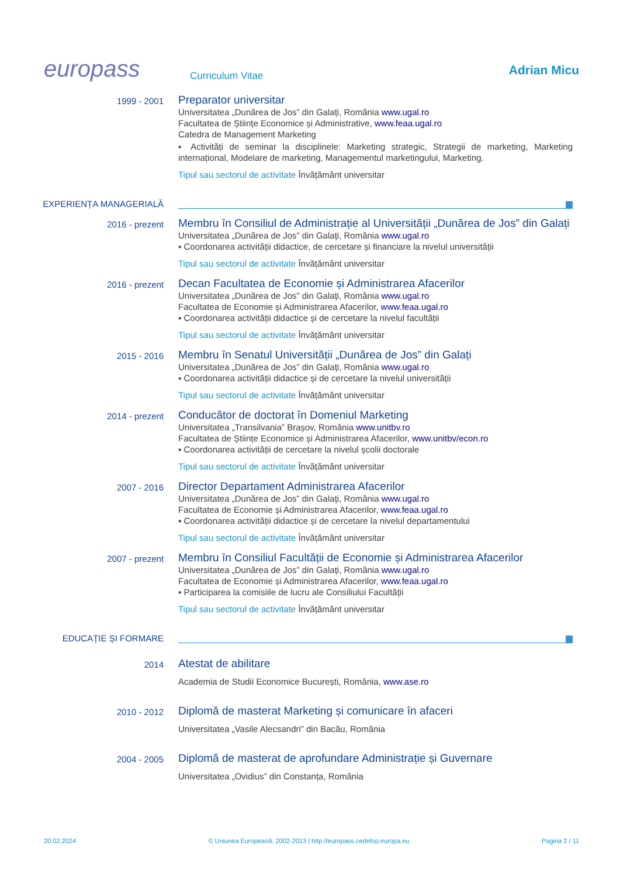europass
Curriculum Vitae
Adrian Micu
1999 - 2001
Preparator universitar
Universitatea „Dunărea de Jos” din Galați, România www.ugal.ro
Facultatea de Științe Economice și Administrative, www.feaa.ugal.ro
Catedra de Management Marketing
▪ Activități de seminar la disciplinele: Marketing strategic, Strategii de marketing, Marketing internațional, Modelare de marketing, Managementul marketingului, Marketing.
Tipul sau sectorul de activitate Învățământ universitar
EXPERIENȚA MANAGERIALĂ
2016 - prezent
Membru în Consiliul de Administrație al Universității „Dunărea de Jos” din Galați
Universitatea „Dunărea de Jos” din Galați, România www.ugal.ro
▪ Coordonarea activității didactice, de cercetare și financiare la nivelul universității
Tipul sau sectorul de activitate Învățământ universitar
2016 - prezent
Decan Facultatea de Economie și Administrarea Afacerilor
Universitatea „Dunărea de Jos” din Galați, România www.ugal.ro
Facultatea de Economie și Administrarea Afacerilor, www.feaa.ugal.ro
▪ Coordonarea activității didactice și de cercetare la nivelul facultății
Tipul sau sectorul de activitate Învățământ universitar
2015 - 2016
Membru în Senatul Universității „Dunărea de Jos” din Galați
Universitatea „Dunărea de Jos” din Galați, România www.ugal.ro
▪ Coordonarea activității didactice și de cercetare la nivelul universității
Tipul sau sectorul de activitate Învățământ universitar
2014 - prezent
Conducător de doctorat în Domeniul Marketing
Universitatea „Transilvania” Brașov, România www.unitbv.ro
Facultatea de Științe Economice și Administrarea Afacerilor, www.unitbv/econ.ro
▪ Coordonarea activității de cercetare la nivelul școlii doctorale
Tipul sau sectorul de activitate Învățământ universitar
2007 - 2016
Director Departament Administrarea Afacerilor
Universitatea „Dunărea de Jos” din Galați, România www.ugal.ro
Facultatea de Economie și Administrarea Afacerilor, www.feaa.ugal.ro
▪ Coordonarea activității didactice și de cercetare la nivelul departamentului
Tipul sau sectorul de activitate Învățământ universitar
2007 - prezent
Membru în Consiliul Facultății de Economie și Administrarea Afacerilor
Universitatea „Dunărea de Jos” din Galați, România www.ugal.ro
Facultatea de Economie și Administrarea Afacerilor, www.feaa.ugal.ro
▪ Participarea la comisiile de lucru ale Consiliului Facultății
Tipul sau sectorul de activitate Învățământ universitar
EDUCAȚIE ȘI FORMARE
2014
Atestat de abilitare
Academia de Studii Economice București, România, www.ase.ro
2010 - 2012
Diplomă de masterat Marketing și comunicare în afaceri
Universitatea „Vasile Alecsandri” din Bacău, România
2004 - 2005
Diplomă de masterat de aprofundare Administrație și Guvernare
Universitatea „Ovidius” din Constanța, România
20.02.2024 © Uniunea Europeană, 2002-2013 | http://europass.cedefop.europa.eu Pagina 2 / 11